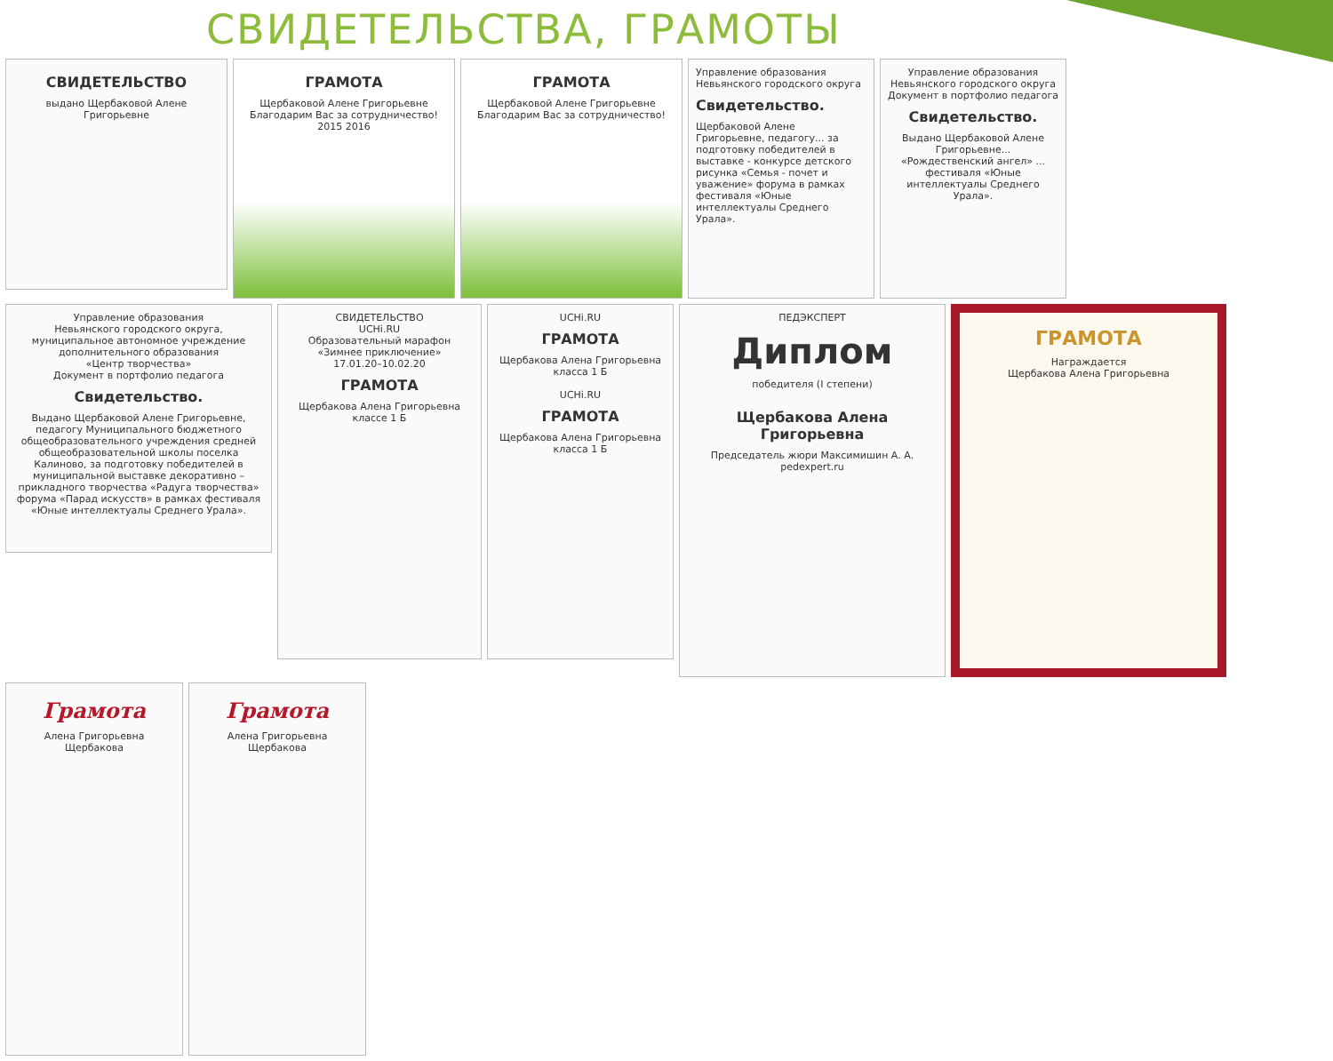СВИДЕТЕЛЬСТВА, ГРАМОТЫ
СВИДЕТЕЛЬСТВО
выдано Щербаковой Алене Григорьевне
ГРАМОТА
Щербаковой Алене Григорьевне
Благодарим Вас за сотрудничество!
2015 2016
ГРАМОТА
Щербаковой Алене Григорьевне
Благодарим Вас за сотрудничество!
Управление образования
Невьянского городского округа
Свидетельство.
Щербаковой Алене Григорьевне, педагогу... за подготовку победителей в выставке - конкурсе детского рисунка «Семья - почет и уважение» форума в рамках фестиваля «Юные интеллектуалы Среднего Урала».
Управление образования
Невьянского городского округа
Документ в портфолио педагога
Свидетельство.
Выдано Щербаковой Алене Григорьевне... «Рождественский ангел» ... фестиваля «Юные интеллектуалы Среднего Урала».
Управление образования
Невьянского городского округа,
муниципальное автономное учреждение дополнительного образования
«Центр творчества»
Документ в портфолио педагога
Свидетельство.
Выдано Щербаковой Алене Григорьевне, педагогу Муниципального бюджетного общеобразовательного учреждения средней общеобразовательной школы поселка Калиново, за подготовку победителей в муниципальной выставке декоративно – прикладного творчества «Радуга творчества» форума «Парад искусств» в рамках фестиваля «Юные интеллектуалы Среднего Урала».
СВИДЕТЕЛЬСТВО
UCHi.RU
Образовательный марафон «Зимнее приключение»
17.01.20–10.02.20
ГРАМОТА
Щербакова Алена Григорьевна
классе 1 Б
UCHi.RU
ГРАМОТА
Щербакова Алена Григорьевна
класса 1 Б
UCHi.RU
ГРАМОТА
Щербакова Алена Григорьевна
класса 1 Б
ПЕДЭКСПЕРТ
Диплом
победителя (I степени)
Щербакова Алена Григорьевна
Председатель жюри Максимишин А. А.
pedexpert.ru
ГРАМОТА
Награждается
Щербакова Алена Григорьевна
Грамота
Алена Григорьевна Щербакова
Грамота
Алена Григорьевна Щербакова